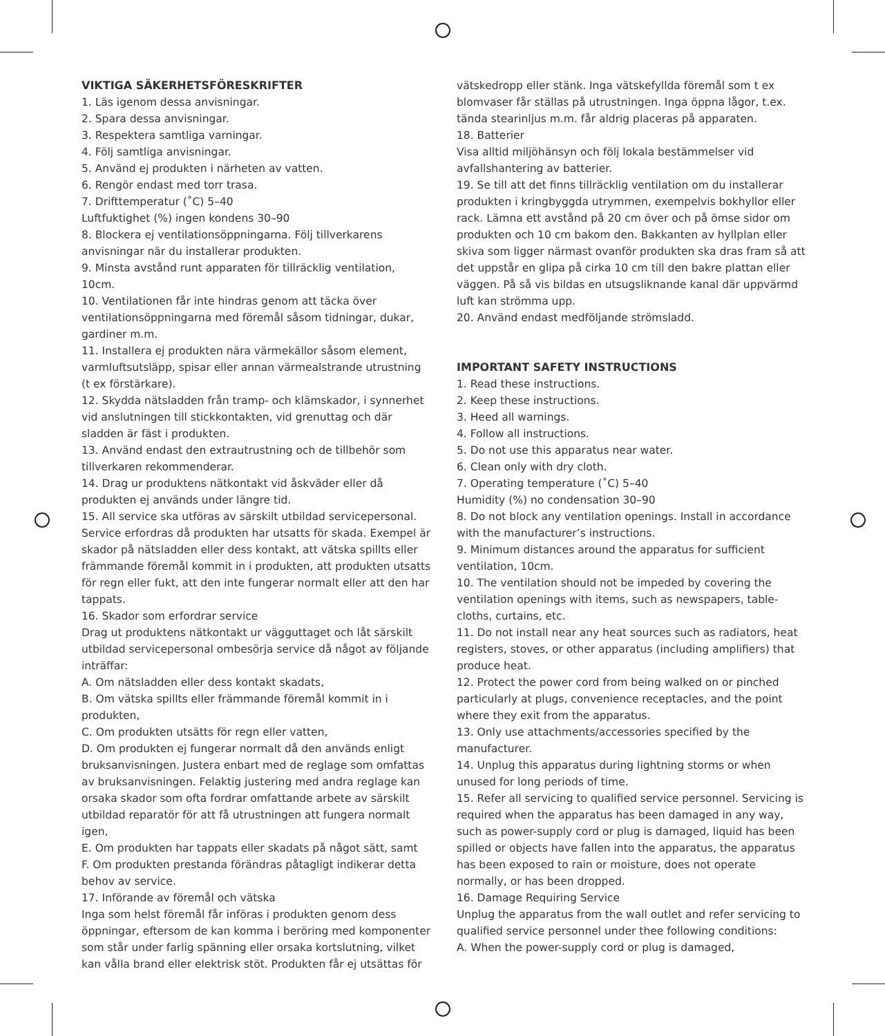VIKTIGA SÄKERHETSFÖRESKRIFTER
1. Läs igenom dessa anvisningar.
2. Spara dessa anvisningar.
3. Respektera samtliga varningar.
4. Följ samtliga anvisningar.
5. Använd ej produkten i närheten av vatten.
6. Rengör endast med torr trasa.
7. Drifttemperatur (˚C) 5–40
Luftfuktighet (%) ingen kondens 30–90
8. Blockera ej ventilationsöppningarna. Följ tillverkarens anvisningar när du installerar produkten.
9. Minsta avstånd runt apparaten för tillräcklig ventilation, 10cm.
10. Ventilationen får inte hindras genom att täcka över ventilationsöppningarna med föremål såsom tidningar, dukar, gardiner m.m.
11. Installera ej produkten nära värmekällor såsom element, varmluftsutsläpp, spisar eller annan värmealstrande utrustning (t ex förstärkare).
12. Skydda nätsladden från tramp- och klämskador, i synnerhet vid anslutningen till stickkontakten, vid grenuttag och där sladden är fäst i produkten.
13. Använd endast den extrautrustning och de tillbehör som tillverkaren rekommenderar.
14. Drag ur produktens nätkontakt vid åskväder eller då produkten ej används under längre tid.
15. All service ska utföras av särskilt utbildad servicepersonal. Service erfordras då produkten har utsatts för skada. Exempel är skador på nätsladden eller dess kontakt, att vätska spillts eller främmande föremål kommit in i produkten, att produkten utsatts för regn eller fukt, att den inte fungerar normalt eller att den har tappats.
16. Skador som erfordrar service
Drag ut produktens nätkontakt ur vägguttaget och låt särskilt utbildad servicepersonal ombesörja service då något av följande inträffar:
A. Om nätsladden eller dess kontakt skadats,
B. Om vätska spillts eller främmande föremål kommit in i produkten,
C. Om produkten utsätts för regn eller vatten,
D. Om produkten ej fungerar normalt då den används enligt bruksanvisningen. Justera enbart med de reglage som omfattas av bruksanvisningen. Felaktig justering med andra reglage kan orsaka skador som ofta fordrar omfattande arbete av särskilt utbildad reparatör för att få utrustningen att fungera normalt igen,
E. Om produkten har tappats eller skadats på något sätt, samt
F. Om produkten prestanda förändras påtagligt indikerar detta behov av service.
17. Införande av föremål och vätska
Inga som helst föremål får införas i produkten genom dess öppningar, eftersom de kan komma i beröring med komponenter som står under farlig spänning eller orsaka kortslutning, vilket kan vålla brand eller elektrisk stöt. Produkten får ej utsättas för
vätskedropp eller stänk. Inga vätskefyllda föremål som t ex blomvaser får ställas på utrustningen. Inga öppna lågor, t.ex. tända stearinljus m.m. får aldrig placeras på apparaten.
18. Batterier
Visa alltid miljöhänsyn och följ lokala bestämmelser vid avfallshantering av batterier.
19. Se till att det finns tillräcklig ventilation om du installerar produkten i kringbyggda utrymmen, exempelvis bokhyllor eller rack. Lämna ett avstånd på 20 cm över och på ömse sidor om produkten och 10 cm bakom den. Bakkanten av hyllplan eller skiva som ligger närmast ovanför produkten ska dras fram så att det uppstår en glipa på cirka 10 cm till den bakre plattan eller väggen. På så vis bildas en utsugsliknande kanal där uppvärmd luft kan strömma upp.
20. Använd endast medföljande strömsladd.
IMPORTANT SAFETY INSTRUCTIONS
1. Read these instructions.
2. Keep these instructions.
3. Heed all warnings.
4. Follow all instructions.
5. Do not use this apparatus near water.
6. Clean only with dry cloth.
7. Operating temperature (˚C) 5–40
Humidity (%) no condensation 30–90
8. Do not block any ventilation openings. Install in accordance with the manufacturer’s instructions.
9. Minimum distances around the apparatus for sufficient ventilation, 10cm.
10. The ventilation should not be impeded by covering the ventilation openings with items, such as newspapers, table-cloths, curtains, etc.
11. Do not install near any heat sources such as radiators, heat registers, stoves, or other apparatus (including amplifiers) that produce heat.
12. Protect the power cord from being walked on or pinched particularly at plugs, convenience receptacles, and the point where they exit from the apparatus.
13. Only use attachments/accessories specified by the manufacturer.
14. Unplug this apparatus during lightning storms or when unused for long periods of time.
15. Refer all servicing to qualified service personnel. Servicing is required when the apparatus has been damaged in any way, such as power-supply cord or plug is damaged, liquid has been spilled or objects have fallen into the apparatus, the apparatus has been exposed to rain or moisture, does not operate normally, or has been dropped.
16. Damage Requiring Service
Unplug the apparatus from the wall outlet and refer servicing to qualified service personnel under thee following conditions:
A. When the power-supply cord or plug is damaged,